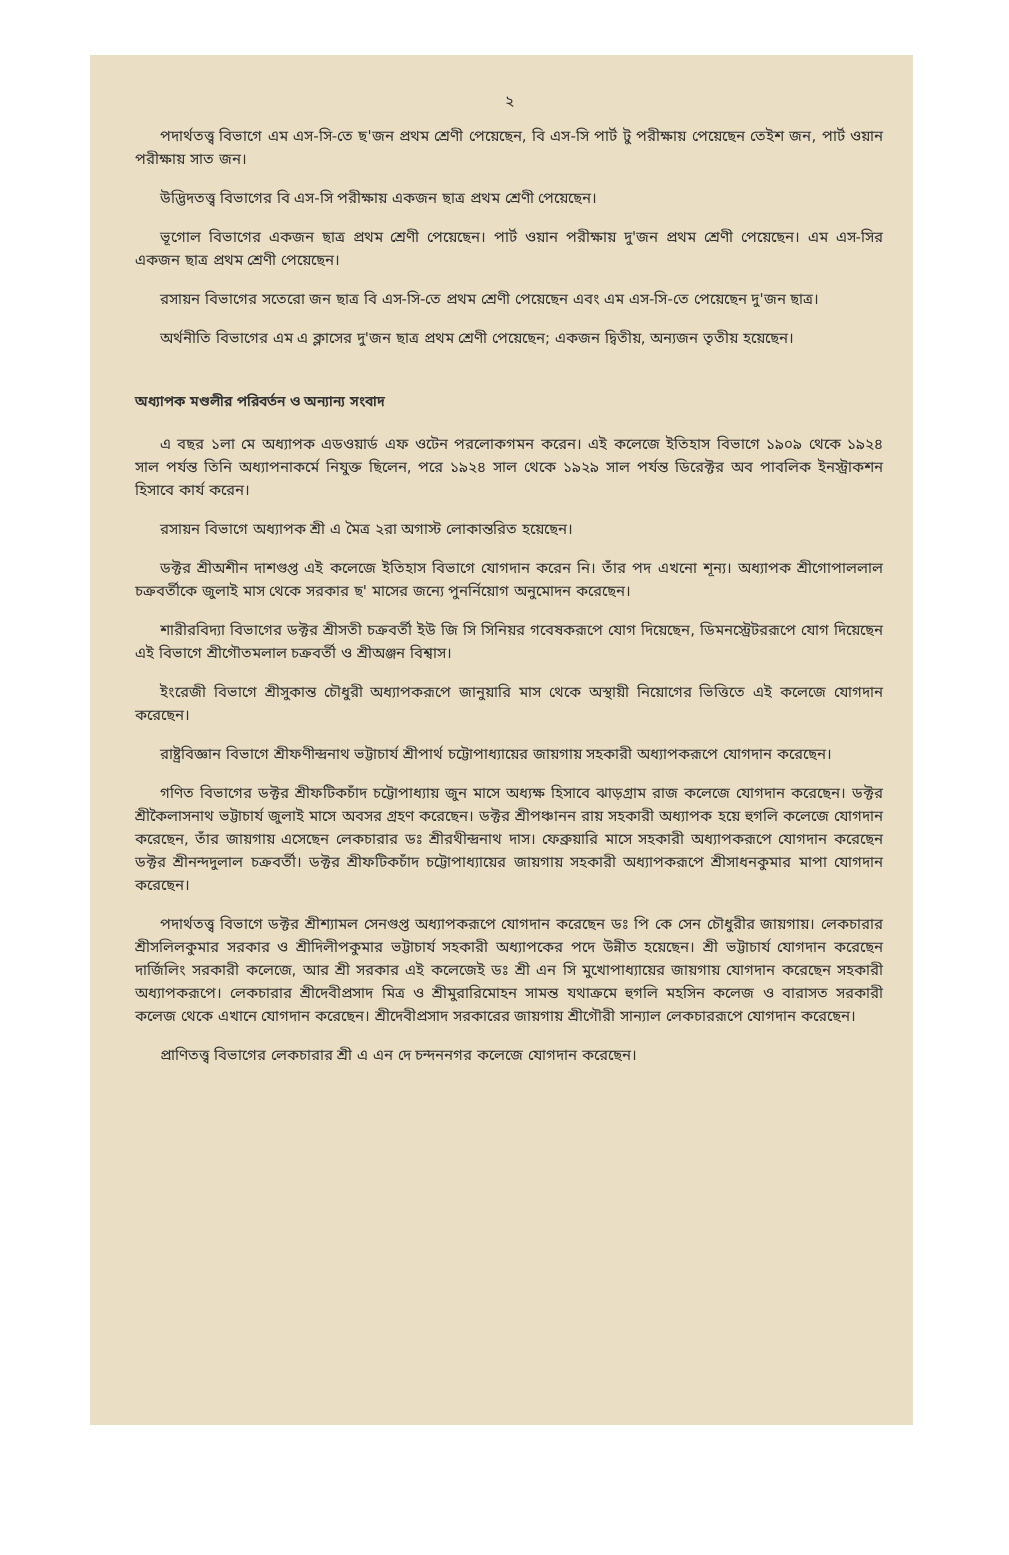২
পদার্থতত্ত্ব বিভাগে এম এস-সি-তে ছ'জন প্রথম শ্রেণী পেয়েছেন, বি এস-সি পার্ট টু পরীক্ষায় পেয়েছেন তেইশ জন, পার্ট ওয়ান পরীক্ষায় সাত জন।
উদ্ভিদতত্ত্ব বিভাগের বি এস-সি পরীক্ষায় একজন ছাত্র প্রথম শ্রেণী পেয়েছেন।
ভূগোল বিভাগের একজন ছাত্র প্রথম শ্রেণী পেয়েছেন। পার্ট ওয়ান পরীক্ষায় দু'জন প্রথম শ্রেণী পেয়েছেন। এম এস-সির একজন ছাত্র প্রথম শ্রেণী পেয়েছেন।
রসায়ন বিভাগের সতেরো জন ছাত্র বি এস-সি-তে প্রথম শ্রেণী পেয়েছেন এবং এম এস-সি-তে পেয়েছেন দু'জন ছাত্র।
অর্থনীতি বিভাগের এম এ ক্লাসের দু'জন ছাত্র প্রথম শ্রেণী পেয়েছেন; একজন দ্বিতীয়, অন্যজন তৃতীয় হয়েছেন।
অধ্যাপক মণ্ডলীর পরিবর্তন ও অন্যান্য সংবাদ
এ বছর ১লা মে অধ্যাপক এডওয়ার্ড এফ ওটেন পরলোকগমন করেন। এই কলেজে ইতিহাস বিভাগে ১৯০৯ থেকে ১৯২৪ সাল পর্যন্ত তিনি অধ্যাপনাকর্মে নিযুক্ত ছিলেন, পরে ১৯২৪ সাল থেকে ১৯২৯ সাল পর্যন্ত ডিরেক্টর অব পাবলিক ইনস্ট্রাকশন হিসাবে কার্য করেন।
রসায়ন বিভাগে অধ্যাপক শ্রী এ মৈত্র ২রা অগাস্ট লোকান্তরিত হয়েছেন।
ডক্টর শ্রীঅশীন দাশগুপ্ত এই কলেজে ইতিহাস বিভাগে যোগদান করেন নি। তাঁর পদ এখনো শূন্য। অধ্যাপক শ্রীগোপাললাল চক্রবর্তীকে জুলাই মাস থেকে সরকার ছ' মাসের জন্যে পুনর্নিয়োগ অনুমোদন করেছেন।
শারীরবিদ্যা বিভাগের ডক্টর শ্রীসতী চক্রবর্তী ইউ জি সি সিনিয়র গবেষকরূপে যোগ দিয়েছেন, ডিমনস্ট্রেটররূপে যোগ দিয়েছেন এই বিভাগে শ্রীগৌতমলাল চক্রবর্তী ও শ্রীঅঞ্জন বিশ্বাস।
ইংরেজী বিভাগে শ্রীসুকান্ত চৌধুরী অধ্যাপকরূপে জানুয়ারি মাস থেকে অস্থায়ী নিয়োগের ভিত্তিতে এই কলেজে যোগদান করেছেন।
রাষ্ট্রবিজ্ঞান বিভাগে শ্রীফণীন্দ্রনাথ ভট্টাচার্য শ্রীপার্থ চট্টোপাধ্যায়ের জায়গায় সহকারী অধ্যাপকরূপে যোগদান করেছেন।
গণিত বিভাগের ডক্টর শ্রীফটিকচাঁদ চট্টোপাধ্যায় জুন মাসে অধ্যক্ষ হিসাবে ঝাড়গ্রাম রাজ কলেজে যোগদান করেছেন। ডক্টর শ্রীকৈলাসনাথ ভট্টাচার্য জুলাই মাসে অবসর গ্রহণ করেছেন। ডক্টর শ্রীপঞ্চানন রায় সহকারী অধ্যাপক হয়ে হুগলি কলেজে যোগদান করেছেন, তাঁর জায়গায় এসেছেন লেকচারার ডঃ শ্রীরথীন্দ্রনাথ দাস। ফেব্রুয়ারি মাসে সহকারী অধ্যাপকরূপে যোগদান করেছেন ডক্টর শ্রীনন্দদুলাল চক্রবর্তী। ডক্টর শ্রীফটিকচাঁদ চট্টোপাধ্যায়ের জায়গায় সহকারী অধ্যাপকরূপে শ্রীসাধনকুমার মাপা যোগদান করেছেন।
পদার্থতত্ত্ব বিভাগে ডক্টর শ্রীশ্যামল সেনগুপ্ত অধ্যাপকরূপে যোগদান করেছেন ডঃ পি কে সেন চৌধুরীর জায়গায়। লেকচারার শ্রীসলিলকুমার সরকার ও শ্রীদিলীপকুমার ভট্টাচার্য সহকারী অধ্যাপকের পদে উন্নীত হয়েছেন। শ্রী ভট্টাচার্য যোগদান করেছেন দার্জিলিং সরকারী কলেজে, আর শ্রী সরকার এই কলেজেই ডঃ শ্রী এন সি মুখোপাধ্যায়ের জায়গায় যোগদান করেছেন সহকারী অধ্যাপকরূপে। লেকচারার শ্রীদেবীপ্রসাদ মিত্র ও শ্রীমুরারিমোহন সামন্ত যথাক্রমে হুগলি মহসিন কলেজ ও বারাসত সরকারী কলেজ থেকে এখানে যোগদান করেছেন। শ্রীদেবীপ্রসাদ সরকারের জায়গায় শ্রীগৌরী সান্যাল লেকচাররূপে যোগদান করেছেন।
প্রাণিতত্ত্ব বিভাগের লেকচারার শ্রী এ এন দে চন্দননগর কলেজে যোগদান করেছেন।